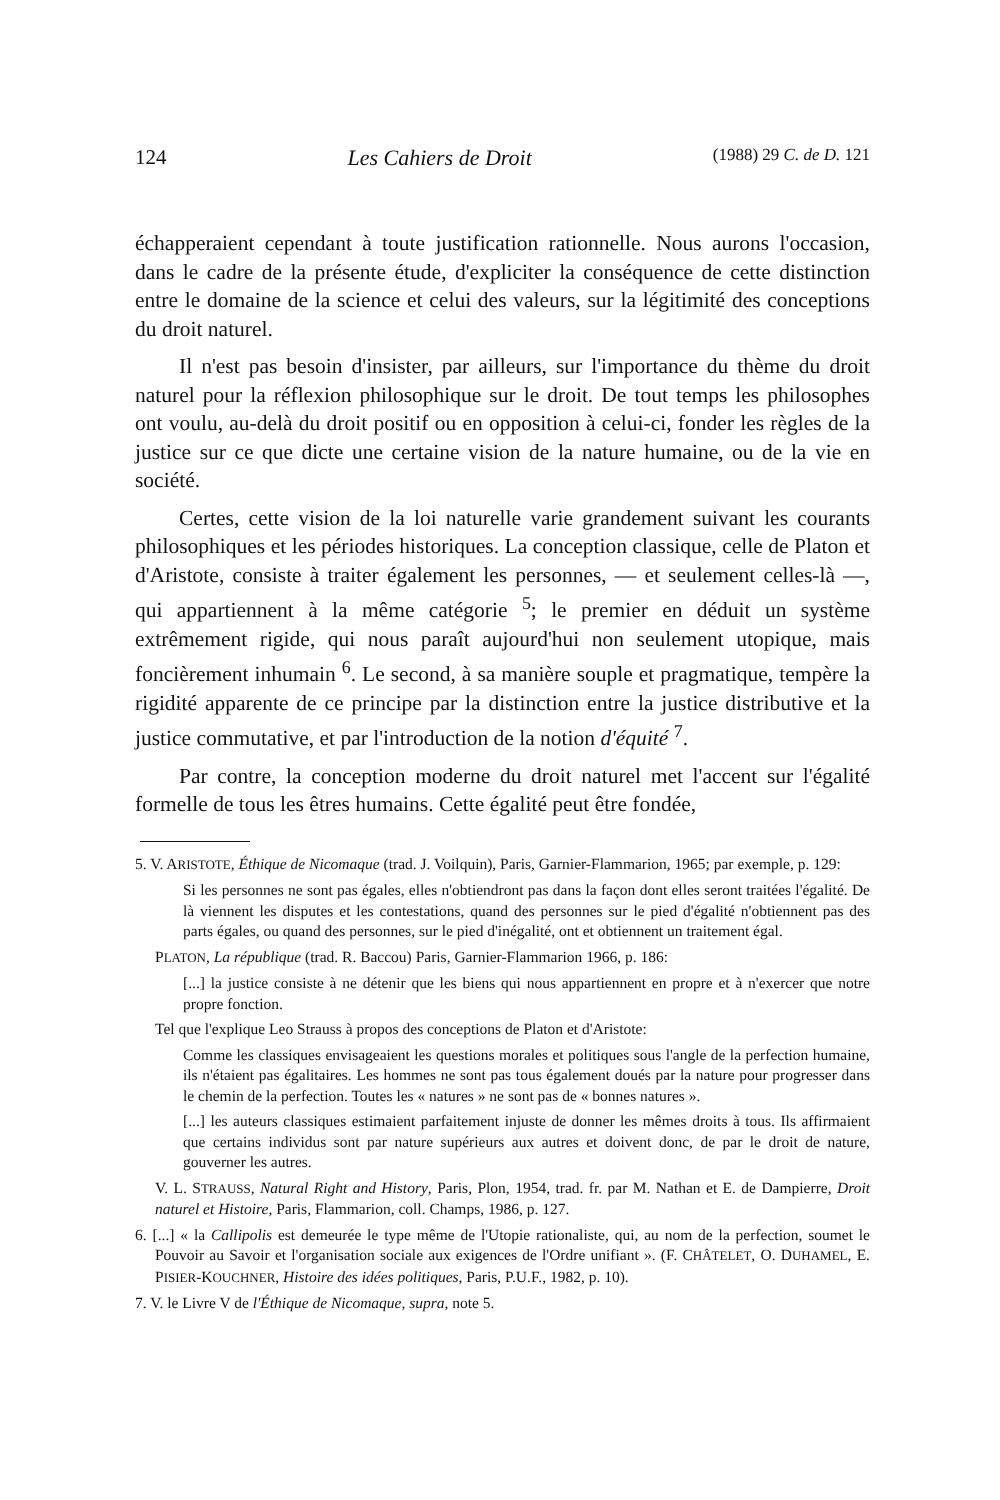124 Les Cahiers de Droit (1988) 29 C. de D. 121
échapperaient cependant à toute justification rationnelle. Nous aurons l'occasion, dans le cadre de la présente étude, d'expliciter la conséquence de cette distinction entre le domaine de la science et celui des valeurs, sur la légitimité des conceptions du droit naturel.
Il n'est pas besoin d'insister, par ailleurs, sur l'importance du thème du droit naturel pour la réflexion philosophique sur le droit. De tout temps les philosophes ont voulu, au-delà du droit positif ou en opposition à celui-ci, fonder les règles de la justice sur ce que dicte une certaine vision de la nature humaine, ou de la vie en société.
Certes, cette vision de la loi naturelle varie grandement suivant les courants philosophiques et les périodes historiques. La conception classique, celle de Platon et d'Aristote, consiste à traiter également les personnes, — et seulement celles-là —, qui appartiennent à la même catégorie <sup>5</sup>; le premier en déduit un système extrêmement rigide, qui nous paraît aujourd'hui non seulement utopique, mais foncièrement inhumain <sup>6</sup>. Le second, à sa manière souple et pragmatique, tempère la rigidité apparente de ce principe par la distinction entre la justice distributive et la justice commutative, et par l'introduction de la notion d'équité <sup>7</sup>.
Par contre, la conception moderne du droit naturel met l'accent sur l'égalité formelle de tous les êtres humains. Cette égalité peut être fondée,
5. V. ARISTOTE, Éthique de Nicomaque (trad. J. Voilquin), Paris, Garnier-Flammarion, 1965; par exemple, p. 129:
Si les personnes ne sont pas égales, elles n'obtiendront pas dans la façon dont elles seront traitées l'égalité. De là viennent les disputes et les contestations, quand des personnes sur le pied d'égalité n'obtiennent pas des parts égales, ou quand des personnes, sur le pied d'inégalité, ont et obtiennent un traitement égal.
PLATON, La république (trad. R. Baccou) Paris, Garnier-Flammarion 1966, p. 186:
[...] la justice consiste à ne détenir que les biens qui nous appartiennent en propre et à n'exercer que notre propre fonction.
Tel que l'explique Leo Strauss à propos des conceptions de Platon et d'Aristote:
Comme les classiques envisageaient les questions morales et politiques sous l'angle de la perfection humaine, ils n'étaient pas égalitaires. Les hommes ne sont pas tous également doués par la nature pour progresser dans le chemin de la perfection. Toutes les « natures » ne sont pas de « bonnes natures ».
[...] les auteurs classiques estimaient parfaitement injuste de donner les mêmes droits à tous. Ils affirmaient que certains individus sont par nature supérieurs aux autres et doivent donc, de par le droit de nature, gouverner les autres.
V. L. STRAUSS, Natural Right and History, Paris, Plon, 1954, trad. fr. par M. Nathan et E. de Dampierre, Droit naturel et Histoire, Paris, Flammarion, coll. Champs, 1986, p. 127.
6. [...] « la Callipolis est demeurée le type même de l'Utopie rationaliste, qui, au nom de la perfection, soumet le Pouvoir au Savoir et l'organisation sociale aux exigences de l'Ordre unifiant ». (F. CHÂTELET, O. DUHAMEL, E. PISIER-KOUCHNER, Histoire des idées politiques, Paris, P.U.F., 1982, p. 10).
7. V. le Livre V de l'Éthique de Nicomaque, supra, note 5.